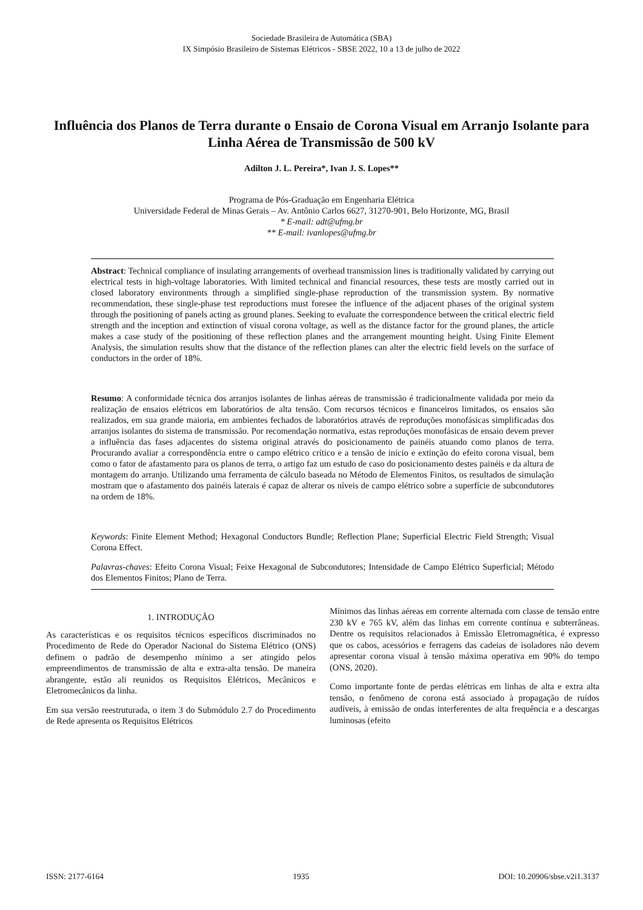Sociedade Brasileira de Automática (SBA)
IX Simpósio Brasileiro de Sistemas Elétricos - SBSE 2022, 10 a 13 de julho de 2022
Influência dos Planos de Terra durante o Ensaio de Corona Visual em Arranjo Isolante para Linha Aérea de Transmissão de 500 kV
Adilton J. L. Pereira*, Ivan J. S. Lopes**
Programa de Pós-Graduação em Engenharia Elétrica
Universidade Federal de Minas Gerais – Av. Antônio Carlos 6627, 31270-901, Belo Horizonte, MG, Brasil
* E-mail: adt@ufmg.br
** E-mail: ivanlopes@ufmg.br
Abstract: Technical compliance of insulating arrangements of overhead transmission lines is traditionally validated by carrying out electrical tests in high-voltage laboratories. With limited technical and financial resources, these tests are mostly carried out in closed laboratory environments through a simplified single-phase reproduction of the transmission system. By normative recommendation, these single-phase test reproductions must foresee the influence of the adjacent phases of the original system through the positioning of panels acting as ground planes. Seeking to evaluate the correspondence between the critical electric field strength and the inception and extinction of visual corona voltage, as well as the distance factor for the ground planes, the article makes a case study of the positioning of these reflection planes and the arrangement mounting height. Using Finite Element Analysis, the simulation results show that the distance of the reflection planes can alter the electric field levels on the surface of conductors in the order of 18%.
Resumo: A conformidade técnica dos arranjos isolantes de linhas aéreas de transmissão é tradicionalmente validada por meio da realização de ensaios elétricos em laboratórios de alta tensão. Com recursos técnicos e financeiros limitados, os ensaios são realizados, em sua grande maioria, em ambientes fechados de laboratórios através de reproduções monofásicas simplificadas dos arranjos isolantes do sistema de transmissão. Por recomendação normativa, estas reproduções monofásicas de ensaio devem prever a influência das fases adjacentes do sistema original através do posicionamento de painéis atuando como planos de terra. Procurando avaliar a correspondência entre o campo elétrico crítico e a tensão de início e extinção do efeito corona visual, bem como o fator de afastamento para os planos de terra, o artigo faz um estudo de caso do posicionamento destes painéis e da altura de montagem do arranjo. Utilizando uma ferramenta de cálculo baseada no Método de Elementos Finitos, os resultados de simulação mostram que o afastamento dos painéis laterais é capaz de alterar os níveis de campo elétrico sobre a superfície de subcondutores na ordem de 18%.
Keywords: Finite Element Method; Hexagonal Conductors Bundle; Reflection Plane; Superficial Electric Field Strength; Visual Corona Effect.
Palavras-chaves: Efeito Corona Visual; Feixe Hexagonal de Subcondutores; Intensidade de Campo Elétrico Superficial; Método dos Elementos Finitos; Plano de Terra.
1. INTRODUÇÃO
As características e os requisitos técnicos específicos discriminados no Procedimento de Rede do Operador Nacional do Sistema Elétrico (ONS) definem o padrão de desempenho mínimo a ser atingido pelos empreendimentos de transmissão de alta e extra-alta tensão. De maneira abrangente, estão ali reunidos os Requisitos Elétricos, Mecânicos e Eletromecânicos da linha.
Em sua versão reestruturada, o item 3 do Submódulo 2.7 do Procedimento de Rede apresenta os Requisitos Elétricos
Mínimos das linhas aéreas em corrente alternada com classe de tensão entre 230 kV e 765 kV, além das linhas em corrente contínua e subterrâneas. Dentre os requisitos relacionados à Emissão Eletromagnética, é expresso que os cabos, acessórios e ferragens das cadeias de isoladores não devem apresentar corona visual à tensão máxima operativa em 90% do tempo (ONS, 2020).
Como importante fonte de perdas elétricas em linhas de alta e extra alta tensão, o fenômeno de corona está associado à propagação de ruídos audíveis, à emissão de ondas interferentes de alta frequência e a descargas luminosas (efeito
ISSN: 2177-6164 1935 DOI: 10.20906/sbse.v2i1.3137